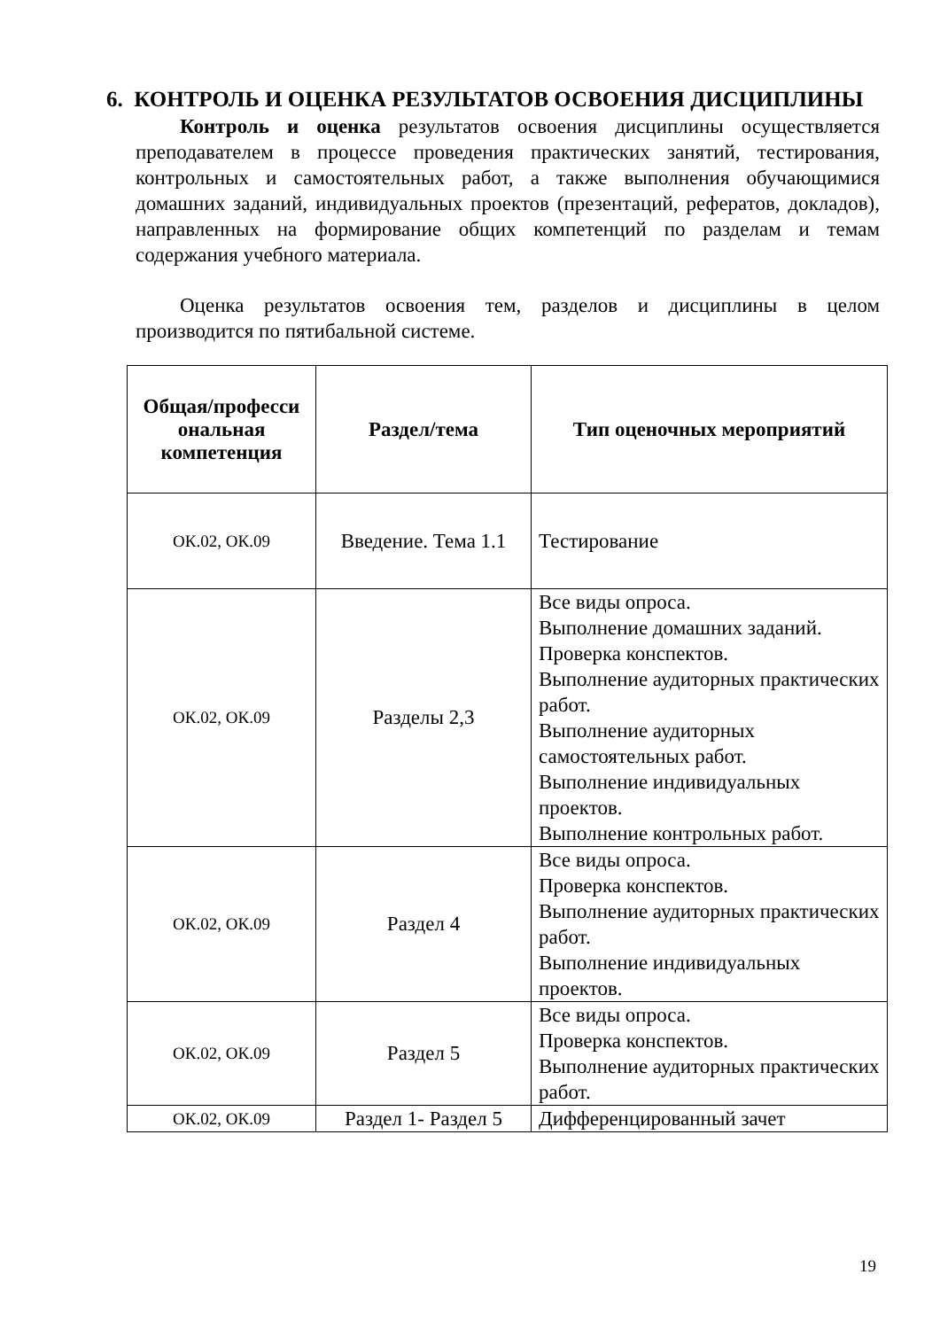6. КОНТРОЛЬ И ОЦЕНКА РЕЗУЛЬТАТОВ ОСВОЕНИЯ ДИСЦИПЛИНЫ
Контроль и оценка результатов освоения дисциплины осуществляется преподавателем в процессе проведения практических занятий, тестирования, контрольных и самостоятельных работ, а также выполнения обучающимися домашних заданий, индивидуальных проектов (презентаций, рефератов, докладов), направленных на формирование общих компетенций по разделам и темам содержания учебного материала.
Оценка результатов освоения тем, разделов и дисциплины в целом производится по пятибальной системе.
| Общая/професси ональная компетенция | Раздел/тема | Тип оценочных мероприятий |
| --- | --- | --- |
| ОК.02, ОК.09 | Введение. Тема 1.1 | Тестирование |
| ОК.02, ОК.09 | Разделы 2,3 | Все виды опроса. Выполнение домашних заданий. Проверка конспектов. Выполнение аудиторных практических работ. Выполнение аудиторных самостоятельных работ. Выполнение индивидуальных проектов. Выполнение контрольных работ. |
| ОК.02, ОК.09 | Раздел 4 | Все виды опроса. Проверка конспектов. Выполнение аудиторных практических работ. Выполнение индивидуальных проектов. |
| ОК.02, ОК.09 | Раздел 5 | Все виды опроса. Проверка конспектов. Выполнение аудиторных практических работ. |
| ОК.02, ОК.09 | Раздел 1- Раздел 5 | Дифференцированный зачет |
19